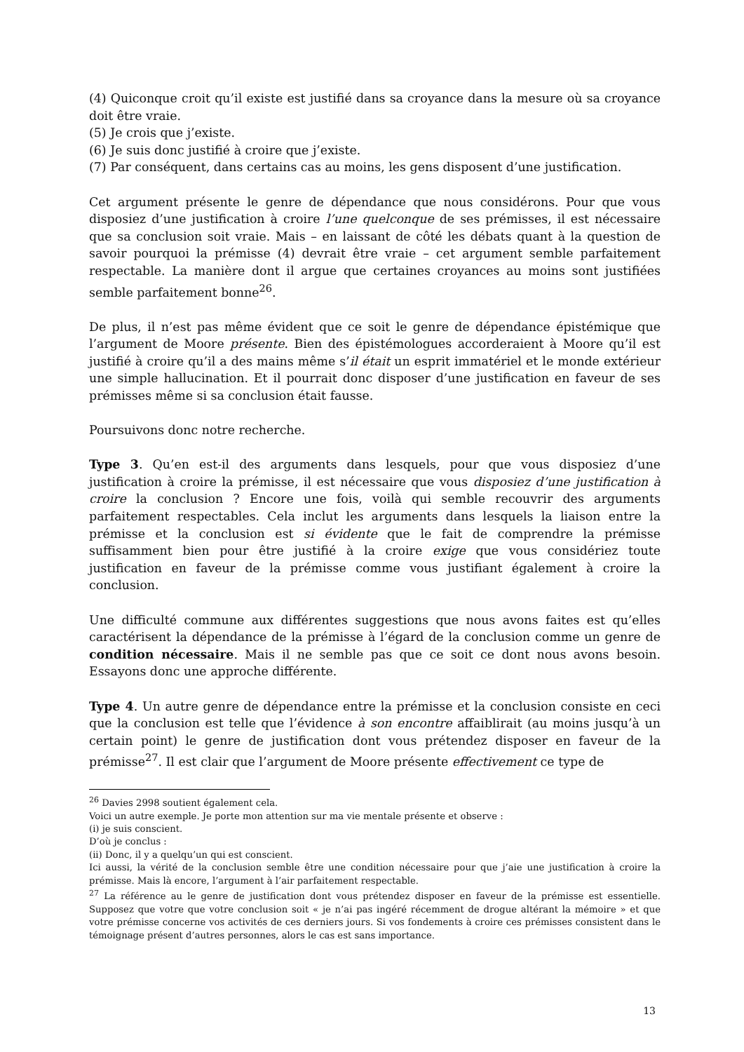(4) Quiconque croit qu’il existe est justifié dans sa croyance dans la mesure où sa croyance doit être vraie.
(5) Je crois que j’existe.
(6) Je suis donc justifié à croire que j’existe.
(7) Par conséquent, dans certains cas au moins, les gens disposent d’une justification.
Cet argument présente le genre de dépendance que nous considérons. Pour que vous disposiez d’une justification à croire l’une quelconque de ses prémisses, il est nécessaire que sa conclusion soit vraie. Mais – en laissant de côté les débats quant à la question de savoir pourquoi la prémisse (4) devrait être vraie – cet argument semble parfaitement respectable. La manière dont il argue que certaines croyances au moins sont justifiées semble parfaitement bonne<sup>26</sup>.
De plus, il n’est pas même évident que ce soit le genre de dépendance épistémique que l’argument de Moore présente. Bien des épistémologues accorderaient à Moore qu’il est justifié à croire qu’il a des mains même s’il était un esprit immatériel et le monde extérieur une simple hallucination. Et il pourrait donc disposer d’une justification en faveur de ses prémisses même si sa conclusion était fausse.
Poursuivons donc notre recherche.
Type 3. Qu’en est-il des arguments dans lesquels, pour que vous disposiez d’une justification à croire la prémisse, il est nécessaire que vous disposiez d’une justification à croire la conclusion ? Encore une fois, voilà qui semble recouvrir des arguments parfaitement respectables. Cela inclut les arguments dans lesquels la liaison entre la prémisse et la conclusion est si évidente que le fait de comprendre la prémisse suffisamment bien pour être justifié à la croire exige que vous considériez toute justification en faveur de la prémisse comme vous justifiant également à croire la conclusion.
Une difficulté commune aux différentes suggestions que nous avons faites est qu’elles caractérisent la dépendance de la prémisse à l’égard de la conclusion comme un genre de condition nécessaire. Mais il ne semble pas que ce soit ce dont nous avons besoin. Essayons donc une approche différente.
Type 4. Un autre genre de dépendance entre la prémisse et la conclusion consiste en ceci que la conclusion est telle que l’évidence à son encontre affaiblirait (au moins jusqu’à un certain point) le genre de justification dont vous prétendez disposer en faveur de la prémisse<sup>27</sup>. Il est clair que l’argument de Moore présente effectivement ce type de
<sup>26</sup> Davies 2998 soutient également cela.
Voici un autre exemple. Je porte mon attention sur ma vie mentale présente et observe :
(i) je suis conscient.
D’où je conclus :
(ii) Donc, il y a quelqu’un qui est conscient.
Ici aussi, la vérité de la conclusion semble être une condition nécessaire pour que j’aie une justification à croire la prémisse. Mais là encore, l’argument à l’air parfaitement respectable.
<sup>27</sup> La référence au le genre de justification dont vous prétendez disposer en faveur de la prémisse est essentielle. Supposez que votre que votre conclusion soit « je n’ai pas ingéré récemment de drogue altérant la mémoire » et que votre prémisse concerne vos activités de ces derniers jours. Si vos fondements à croire ces prémisses consistent dans le témoignage présent d’autres personnes, alors le cas est sans importance.
13